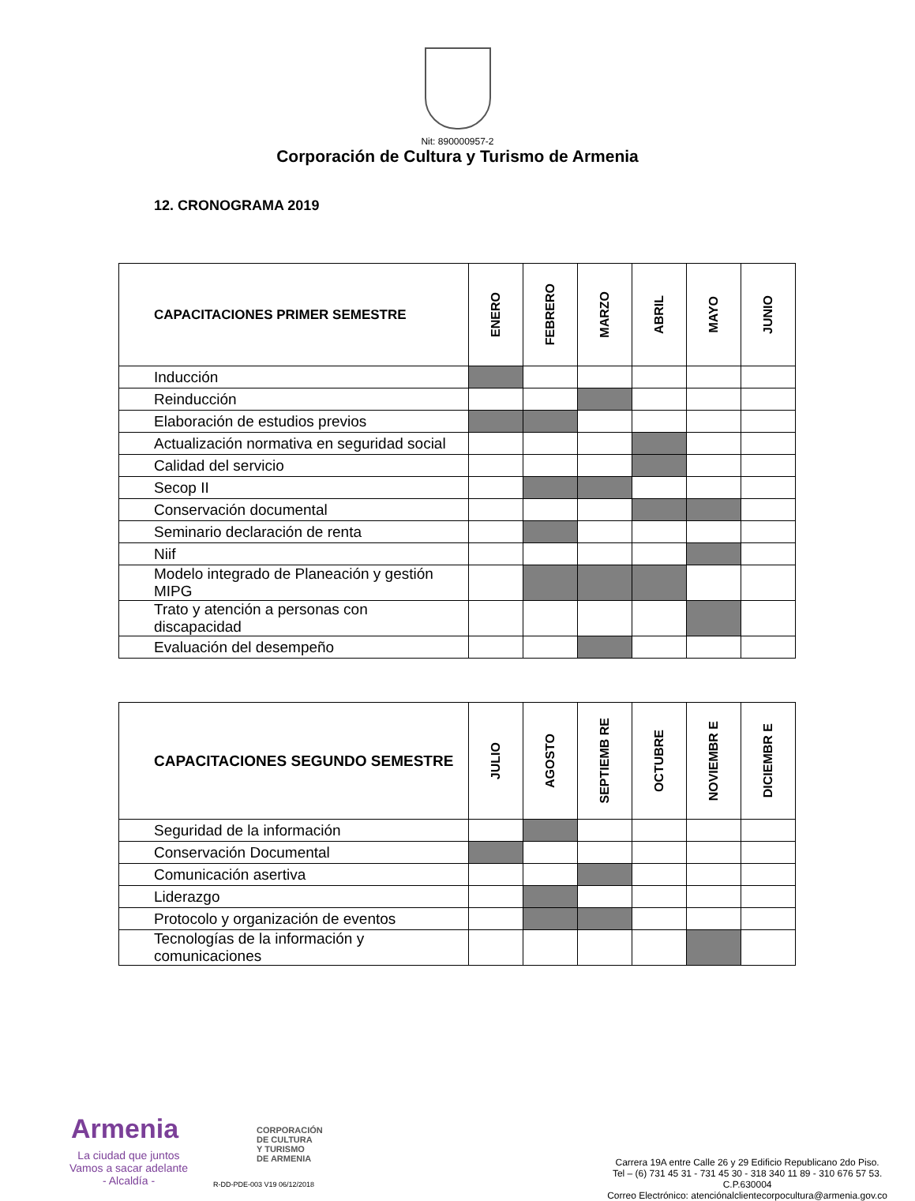Nit: 890000957-2
Corporación de Cultura y Turismo de Armenia
12. CRONOGRAMA 2019
| CAPACITACIONES PRIMER SEMESTRE | ENERO | FEBRERO | MARZO | ABRIL | MAYO | JUNIO |
| Inducción | | | | | | |
| Reinducción | | | | | | |
| Elaboración de estudios previos | | | | | | |
| Actualización normativa en seguridad social | | | | | | |
| Calidad del servicio | | | | | | |
| Secop II | | | | | | |
| Conservación documental | | | | | | |
| Seminario declaración de renta | | | | | | |
| Niif | | | | | | |
| Modelo integrado de Planeación y gestión MIPG | | | | | | |
| Trato y atención a personas con discapacidad | | | | | | |
| Evaluación del desempeño | | | | | | |
| CAPACITACIONES SEGUNDO SEMESTRE | JULIO | AGOSTO | SEPTIEMB RE | OCTUBRE | NOVIEMBR E | DICIEMBR E |
| Seguridad de la información | | | | | | |
| Conservación Documental | | | | | | |
| Comunicación asertiva | | | | | | |
| Liderazgo | | | | | | |
| Protocolo y organización de eventos | | | | | | |
| Tecnologías de la información y comunicaciones | | | | | | |
Armenia
La ciudad que juntos
Vamos a sacar adelante
- Alcaldía -
CORPORACIÓN
DE CULTURA
Y TURISMO
DE ARMENIA
R-DD-PDE-003 V19 06/12/2018
Carrera 19A entre Calle 26 y 29 Edificio Republicano 2do Piso.
Tel – (6) 731 45 31 - 731 45 30 - 318 340 11 89 - 310 676 57 53.
C.P.630004
Correo Electrónico: atenciónalclientecorpocultura@armenia.gov.co